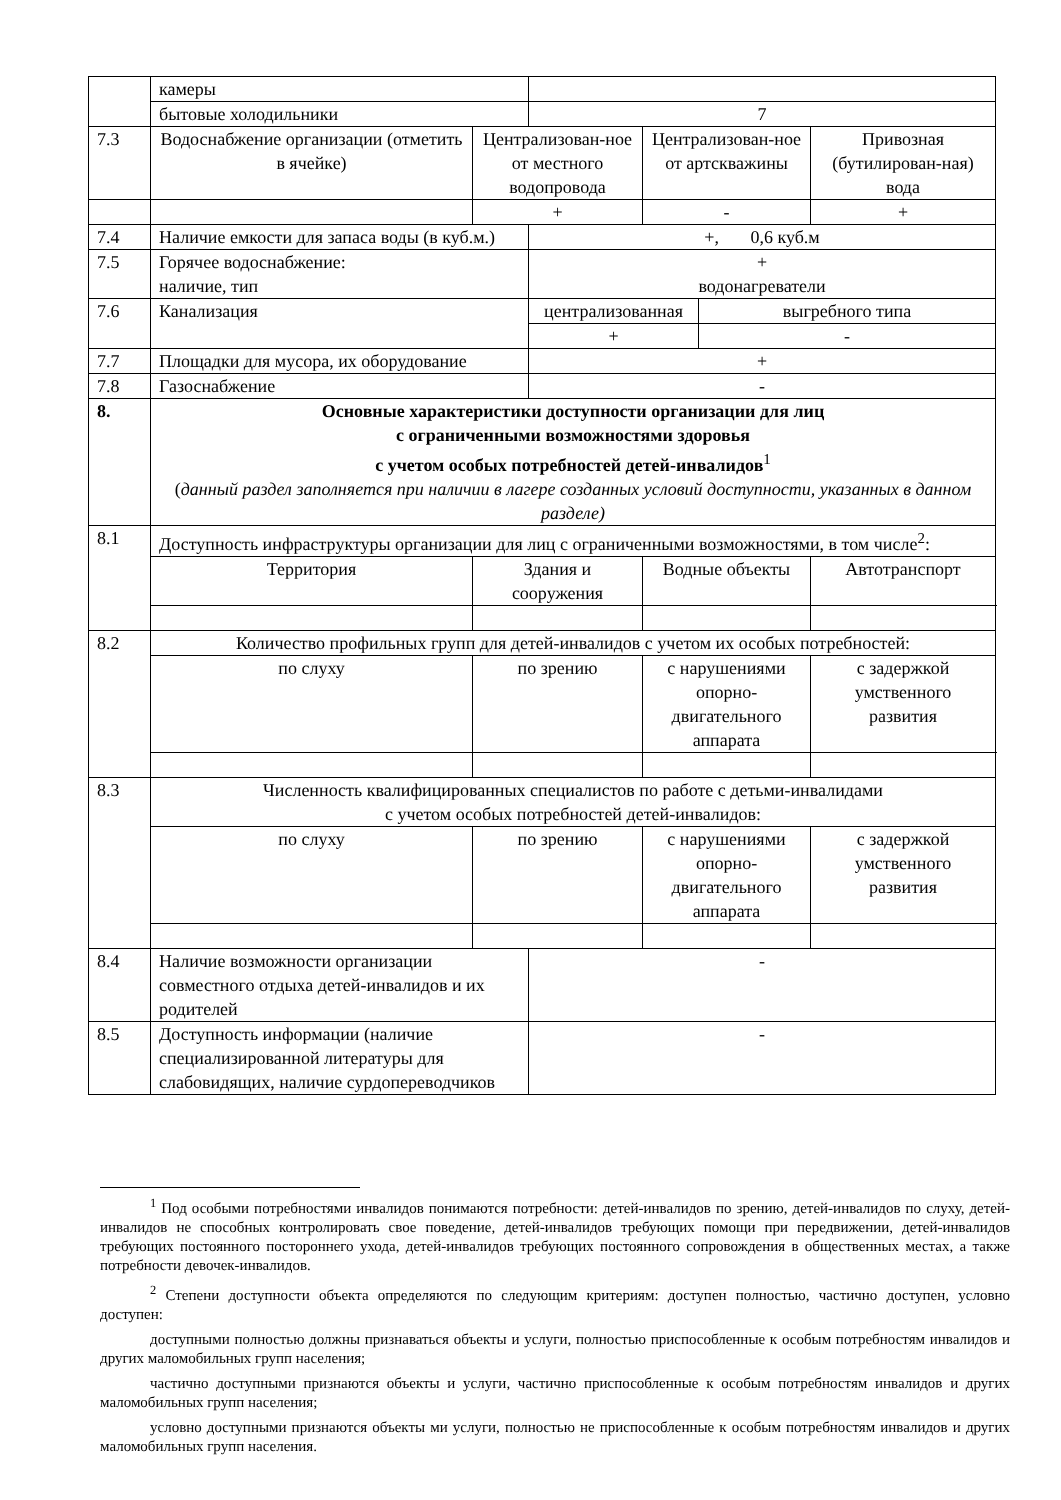| | камеры | | | | | |
| | бытовые холодильники | | 7 | | | |
| 7.3 | Водоснабжение организации (отметить в ячейке) | Централизован-ное от местного водопровода | | Централизован-ное от артскважины | | Привозная (бутилирован-ная) вода |
| | | + | | - | | + |
| 7.4 | Наличие емкости для запаса воды (в куб.м.) | | +, 0,6 куб.м | | | |
| 7.5 | Горячее водоснабжение: наличие, тип | | + водонагреватели | | | |
| 7.6 | Канализация | | централизованная | | выгребного типа | |
| | | | + | | - | |
| 7.7 | Площадки для мусора, их оборудование | | + | | | |
| 7.8 | Газоснабжение | | - | | | |
| 8. | Основные характеристики доступности организации для лиц с ограниченными возможностями здоровья с учетом особых потребностей детей-инвалидов<sup>1</sup> ( данный раздел заполняется при наличии в лагере созданных условий доступности, указанных в данном разделе) | | | | | |
| 8.1 | Доступность инфраструктуры организации для лиц с ограниченными возможностями, в том числе<sup>2</sup>: | | | | | |
| | Территория | Здания и сооружения | | Водные объекты | | Автотранспорт |
| 8.2 | Количество профильных групп для детей-инвалидов с учетом их особых потребностей: | | | | | |
| | по слуху | по зрению | | с нарушениями опорно-двигательного аппарата | | с задержкой умственного развития |
| 8.3 | Численность квалифицированных специалистов по работе с детьми-инвалидами с учетом особых потребностей детей-инвалидов: | | | | | |
| | по слуху | по зрению | | с нарушениями опорно-двигательного аппарата | | с задержкой умственного развития |
| 8.4 | Наличие возможности организации совместного отдыха детей-инвалидов и их родителей | | - | | | |
| 8.5 | Доступность информации (наличие специализированной литературы для слабовидящих, наличие сурдопереводчиков | | - | | | |
<sup>1</sup> Под особыми потребностями инвалидов понимаются потребности: детей-инвалидов по зрению, детей-инвалидов по слуху, детей-инвалидов не способных контролировать свое поведение, детей-инвалидов требующих помощи при передвижении, детей-инвалидов требующих постоянного постороннего ухода, детей-инвалидов требующих постоянного сопровождения в общественных местах, а также потребности девочек-инвалидов.
<sup>2</sup> Степени доступности объекта определяются по следующим критериям: доступен полностью, частично доступен, условно доступен:
доступными полностью должны признаваться объекты и услуги, полностью приспособленные к особым потребностям инвалидов и других маломобильных групп населения;
частично доступными признаются объекты и услуги, частично приспособленные к особым потребностям инвалидов и других маломобильных групп населения;
условно доступными признаются объекты ми услуги, полностью не приспособленные к особым потребностям инвалидов и других маломобильных групп населения.